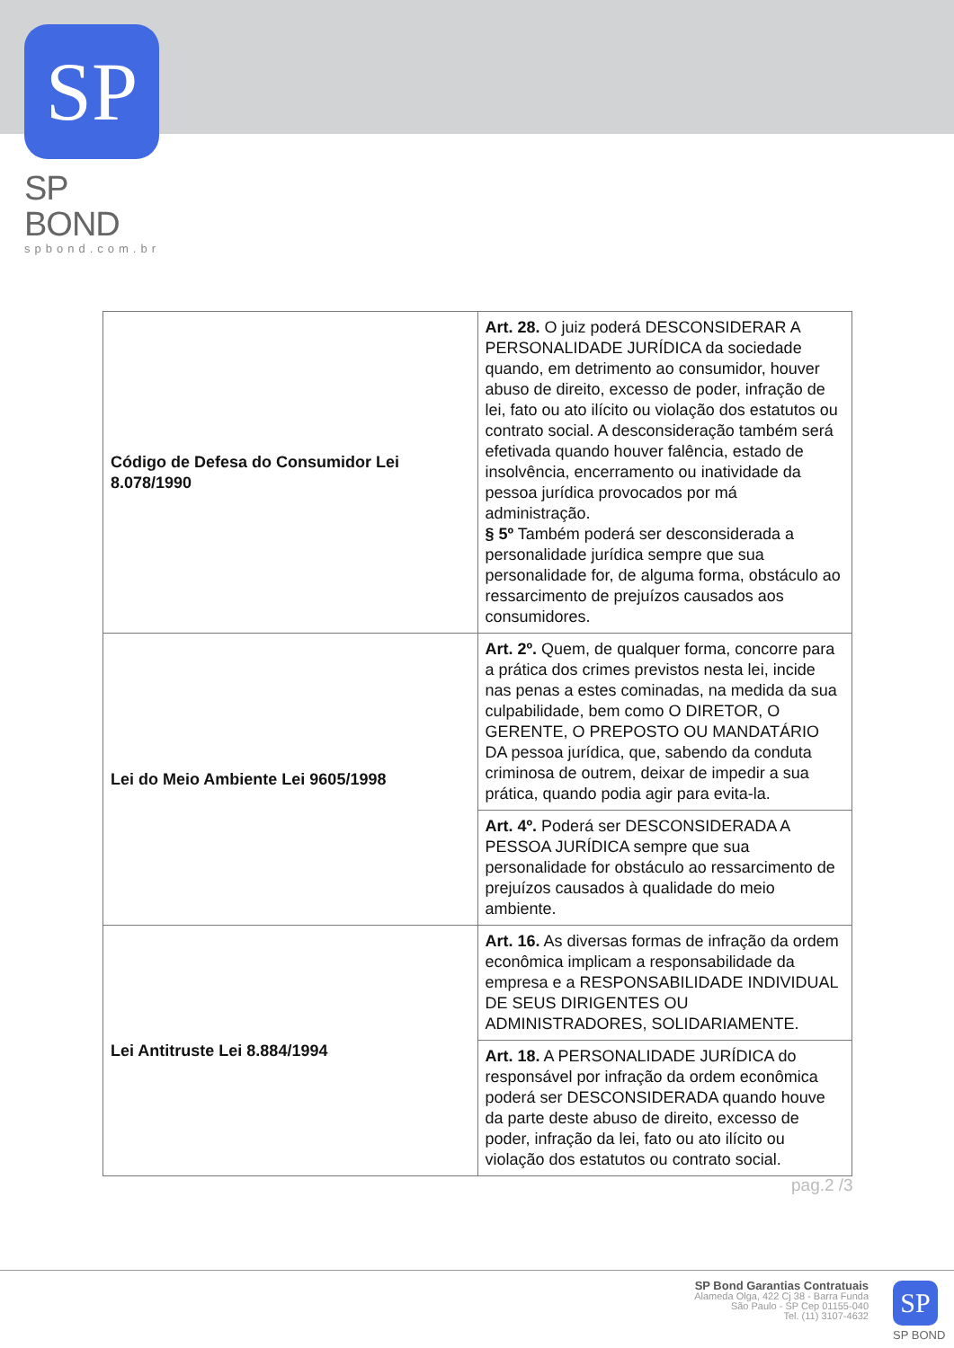SP
SP BOND
spbond.com.br
| Código de Defesa do Consumidor Lei 8.078/1990 | Art. 28. O juiz poderá DESCONSIDERAR A PERSONALIDADE JURÍDICA da sociedade quando, em detrimento ao consumidor, houver abuso de direito, excesso de poder, infração de lei, fato ou ato ilícito ou violação dos estatutos ou contrato social. A desconsideração também será efetivada quando houver falência, estado de insolvência, encerramento ou inatividade da pessoa jurídica provocados por má administração. § 5º Também poderá ser desconsiderada a personalidade jurídica sempre que sua personalidade for, de alguma forma, obstáculo ao ressarcimento de prejuízos causados aos consumidores. |
| Lei do Meio Ambiente Lei 9605/1998 | Art. 2º. Quem, de qualquer forma, concorre para a prática dos crimes previstos nesta lei, incide nas penas a estes cominadas, na medida da sua culpabilidade, bem como O DIRETOR, O GERENTE, O PREPOSTO OU MANDATÁRIO DA pessoa jurídica, que, sabendo da conduta criminosa de outrem, deixar de impedir a sua prática, quando podia agir para evita-la. |
| | Art. 4º. Poderá ser DESCONSIDERADA A PESSOA JURÍDICA sempre que sua personalidade for obstáculo ao ressarcimento de prejuízos causados à qualidade do meio ambiente. |
| Lei Antitruste Lei 8.884/1994 | Art. 16. As diversas formas de infração da ordem econômica implicam a responsabilidade da empresa e a RESPONSABILIDADE INDIVIDUAL DE SEUS DIRIGENTES OU ADMINISTRADORES, SOLIDARIAMENTE. |
| | Art. 18. A PERSONALIDADE JURÍDICA do responsável por infração da ordem econômica poderá ser DESCONSIDERADA quando houve da parte deste abuso de direito, excesso de poder, infração da lei, fato ou ato ilícito ou violação dos estatutos ou contrato social. |
pag.2 /3
SP Bond Garantias Contratuais
Alameda Olga, 422 Cj 38 - Barra Funda
São Paulo - SP Cep 01155-040
Tel. (11) 3107-4632
SP
SP BOND